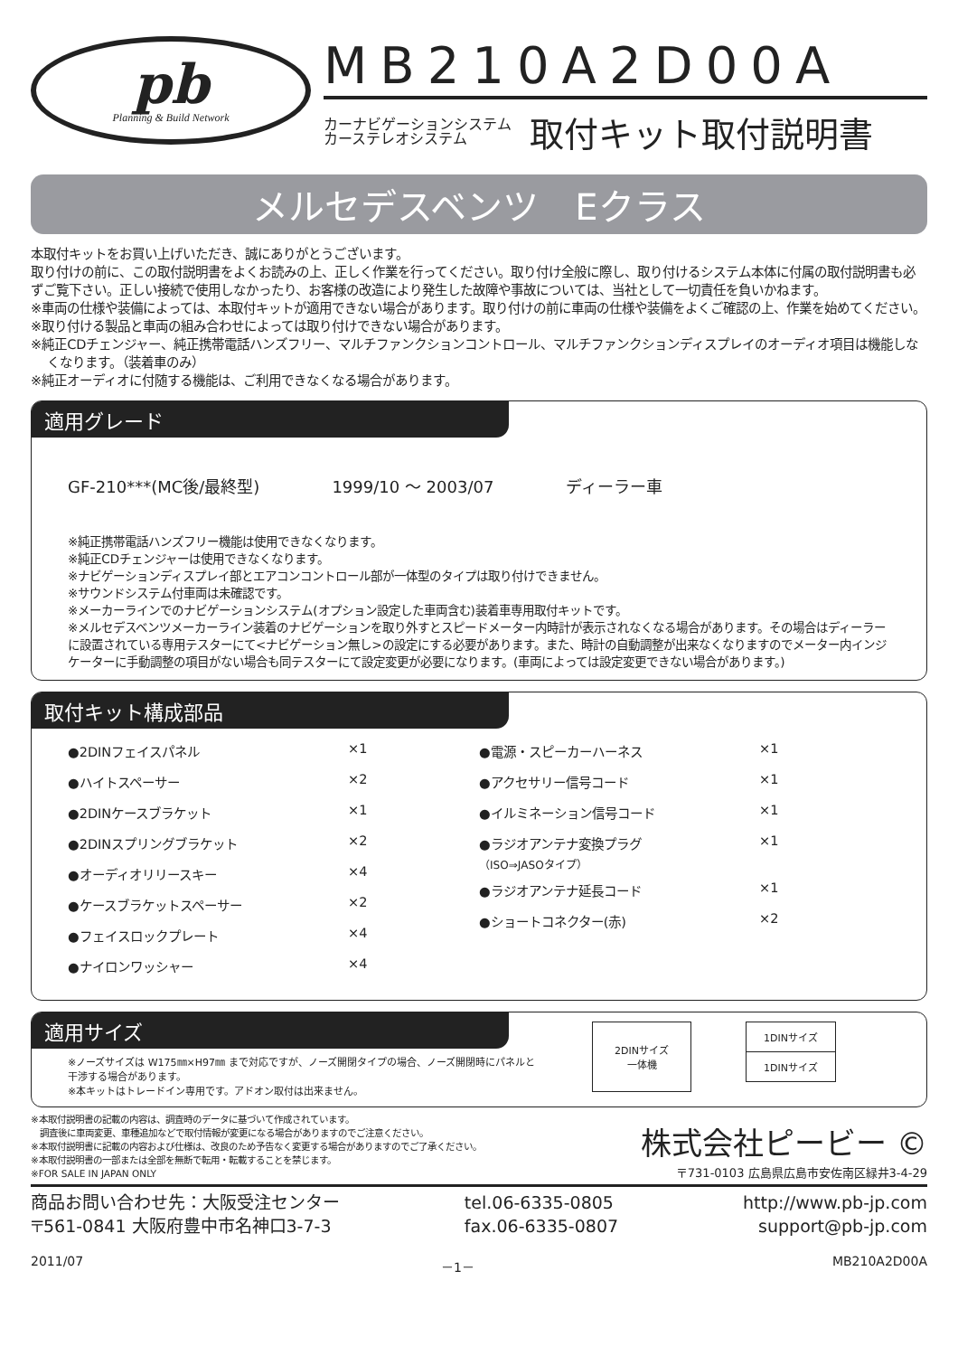pb
Planning & Build Network
MB210A2D00A
カーナビゲーションシステム
カーステレオシステム 取付キット取付説明書
メルセデスベンツ　Eクラス
本取付キットをお買い上げいただき、誠にありがとうございます。
取り付けの前に、この取付説明書をよくお読みの上、正しく作業を行ってください。取り付け全般に際し、取り付けるシステム本体に付属の取付説明書も必ずご覧下さい。正しい接続で使用しなかったり、お客様の改造により発生した故障や事故については、当社として一切責任を負いかねます。
※車両の仕様や装備によっては、本取付キットが適用できない場合があります。取り付けの前に車両の仕様や装備をよくご確認の上、作業を始めてください。
※取り付ける製品と車両の組み合わせによっては取り付けできない場合があります。
※純正CDチェンジャー、純正携帯電話ハンズフリー、マルチファンクションコントロール、マルチファンクションディスプレイのオーディオ項目は機能しなくなります。（装着車のみ）
※純正オーディオに付随する機能は、ご利用できなくなる場合があります。
適用グレード
GF-210***(MC後/最終型) 1999/10 ～ 2003/07 ディーラー車
※純正携帯電話ハンズフリー機能は使用できなくなります。
※純正CDチェンジャーは使用できなくなります。
※ナビゲーションディスプレイ部とエアコンコントロール部が一体型のタイプは取り付けできません。
※サウンドシステム付車両は未確認です。
※メーカーラインでのナビゲーションシステム(オプション設定した車両含む)装着車専用取付キットです。
※メルセデスベンツメーカーライン装着のナビゲーションを取り外すとスピードメーター内時計が表示されなくなる場合があります。その場合はディーラーに設置されている専用テスターにて<ナビゲーション無し>の設定にする必要があります。また、時計の自動調整が出来なくなりますのでメーター内インジケーターに手動調整の項目がない場合も同テスターにて設定変更が必要になります。(車両によっては設定変更できない場合があります。)
取付キット構成部品
●2DINフェイスパネル ×1
●ハイトスペーサー ×2
●2DINケースブラケット ×1
●2DINスプリングブラケット ×2
●オーディオリリースキー ×4
●ケースブラケットスペーサー ×2
●フェイスロックプレート ×4
●ナイロンワッシャー ×4
●電源・スピーカーハーネス ×1
●アクセサリー信号コード ×1
●イルミネーション信号コード ×1
●ラジオアンテナ変換プラグ
（ISO⇒JASOタイプ） ×1
●ラジオアンテナ延長コード ×1
●ショートコネクター(赤) ×2
適用サイズ
※ノーズサイズは W175㎜×H97㎜ まで対応ですが、ノーズ開閉タイプの場合、ノーズ開閉時にパネルと干渉する場合があります。
※本キットはトレードイン専用です。アドオン取付は出来ません。
2DINサイズ
一体機
1DINサイズ
1DINサイズ
※本取付説明書の記載の内容は、調査時のデータに基づいて作成されています。
　調査後に車両変更、車種追加などで取付情報が変更になる場合がありますのでご注意ください。
※本取付説明書に記載の内容および仕様は、改良のため予告なく変更する場合がありますのでご了承ください。
※本取付説明書の一部または全部を無断で転用・転載することを禁じます。
※FOR SALE IN JAPAN ONLY
株式会社ピービー ©
〒731-0103 広島県広島市安佐南区緑井3-4-29
商品お問い合わせ先：大阪受注センター
〒561-0841 大阪府豊中市名神口3-7-3
tel.06-6335-0805
fax.06-6335-0807
http://www.pb-jp.com
support@pb-jp.com
2011/07 －1－ MB210A2D00A